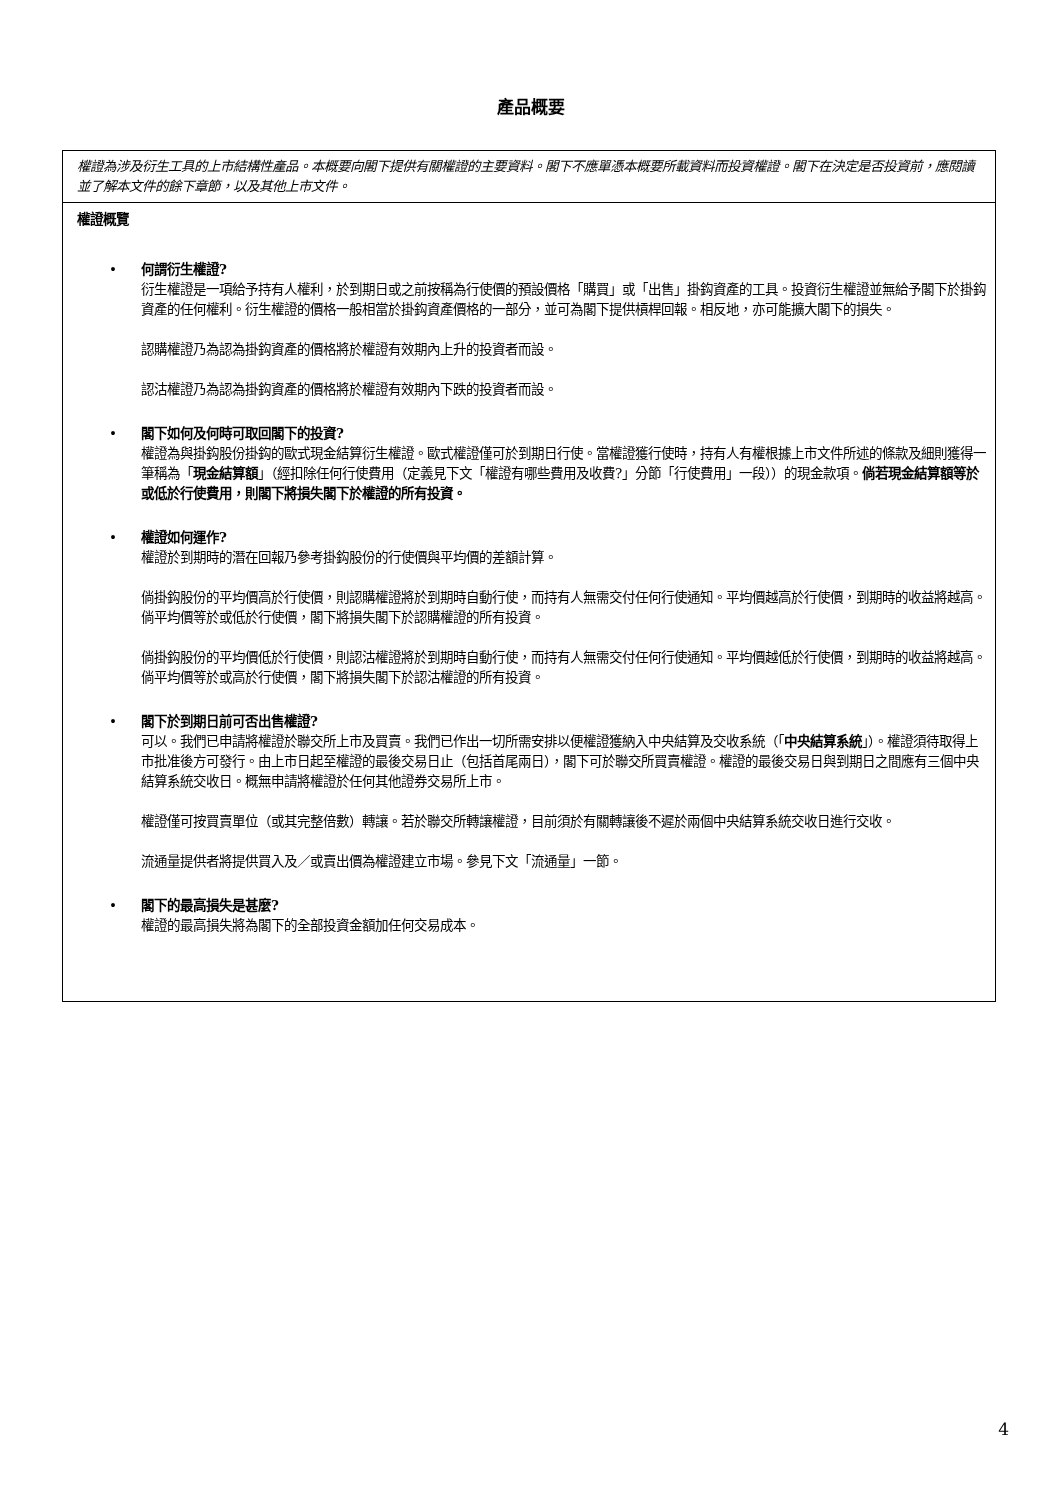產品概要
權證為涉及衍生工具的上市結構性產品。本概要向閣下提供有關權證的主要資料。閣下不應單憑本概要所載資料而投資權證。閣下在決定是否投資前，應閱讀並了解本文件的餘下章節，以及其他上市文件。
權證概覽
• 何謂衍生權證?
衍生權證是一項給予持有人權利，於到期日或之前按稱為行使價的預設價格「購買」或「出售」掛鈎資產的工具。投資衍生權證並無給予閣下於掛鈎資產的任何權利。衍生權證的價格一般相當於掛鈎資產價格的一部分，並可為閣下提供槓桿回報。相反地，亦可能擴大閣下的損失。
認購權證乃為認為掛鈎資產的價格將於權證有效期內上升的投資者而設。
認沽權證乃為認為掛鈎資產的價格將於權證有效期內下跌的投資者而設。
• 閣下如何及何時可取回閣下的投資?
權證為與掛鈎股份掛鈎的歐式現金結算衍生權證。歐式權證僅可於到期日行使。當權證獲行使時，持有人有權根據上市文件所述的條款及細則獲得一筆稱為「現金結算額」（經扣除任何行使費用（定義見下文「權證有哪些費用及收費?」分節「行使費用」一段））的現金款項。倘若現金結算額等於或低於行使費用，則閣下將損失閣下於權證的所有投資。
• 權證如何運作?
權證於到期時的潛在回報乃參考掛鈎股份的行使價與平均價的差額計算。
倘掛鈎股份的平均價高於行使價，則認購權證將於到期時自動行使，而持有人無需交付任何行使通知。平均價越高於行使價，到期時的收益將越高。倘平均價等於或低於行使價，閣下將損失閣下於認購權證的所有投資。
倘掛鈎股份的平均價低於行使價，則認沽權證將於到期時自動行使，而持有人無需交付任何行使通知。平均價越低於行使價，到期時的收益將越高。倘平均價等於或高於行使價，閣下將損失閣下於認沽權證的所有投資。
• 閣下於到期日前可否出售權證?
可以。我們已申請將權證於聯交所上市及買賣。我們已作出一切所需安排以便權證獲納入中央結算及交收系統（「中央結算系統」）。權證須待取得上市批准後方可發行。由上市日起至權證的最後交易日止（包括首尾兩日），閣下可於聯交所買賣權證。權證的最後交易日與到期日之間應有三個中央結算系統交收日。概無申請將權證於任何其他證券交易所上市。
權證僅可按買賣單位（或其完整倍數）轉讓。若於聯交所轉讓權證，目前須於有關轉讓後不遲於兩個中央結算系統交收日進行交收。
流通量提供者將提供買入及／或賣出價為權證建立市場。參見下文「流通量」一節。
• 閣下的最高損失是甚麼?
權證的最高損失將為閣下的全部投資金額加任何交易成本。
4